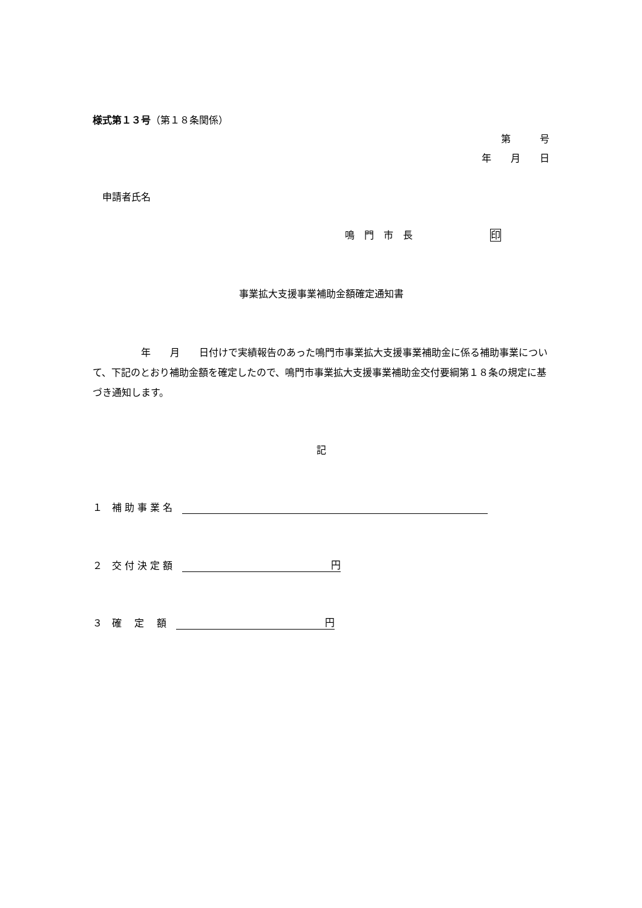様式第１３号（第１８条関係）
第　　　号
年　　月　　日
　申請者氏名
鳴　門　市　長　　　　　　　　印
事業拡大支援事業補助金額確定通知書
　　　　　年　　月　　日付けで実績報告のあった鳴門市事業拡大支援事業補助金に係る補助事業について、下記のとおり補助金額を確定したので、鳴門市事業拡大支援事業補助金交付要綱第１８条の規定に基づき通知します。
記
１　補 助 事 業 名　
２　交 付 決 定 額　円
３　確　 定 　額　円